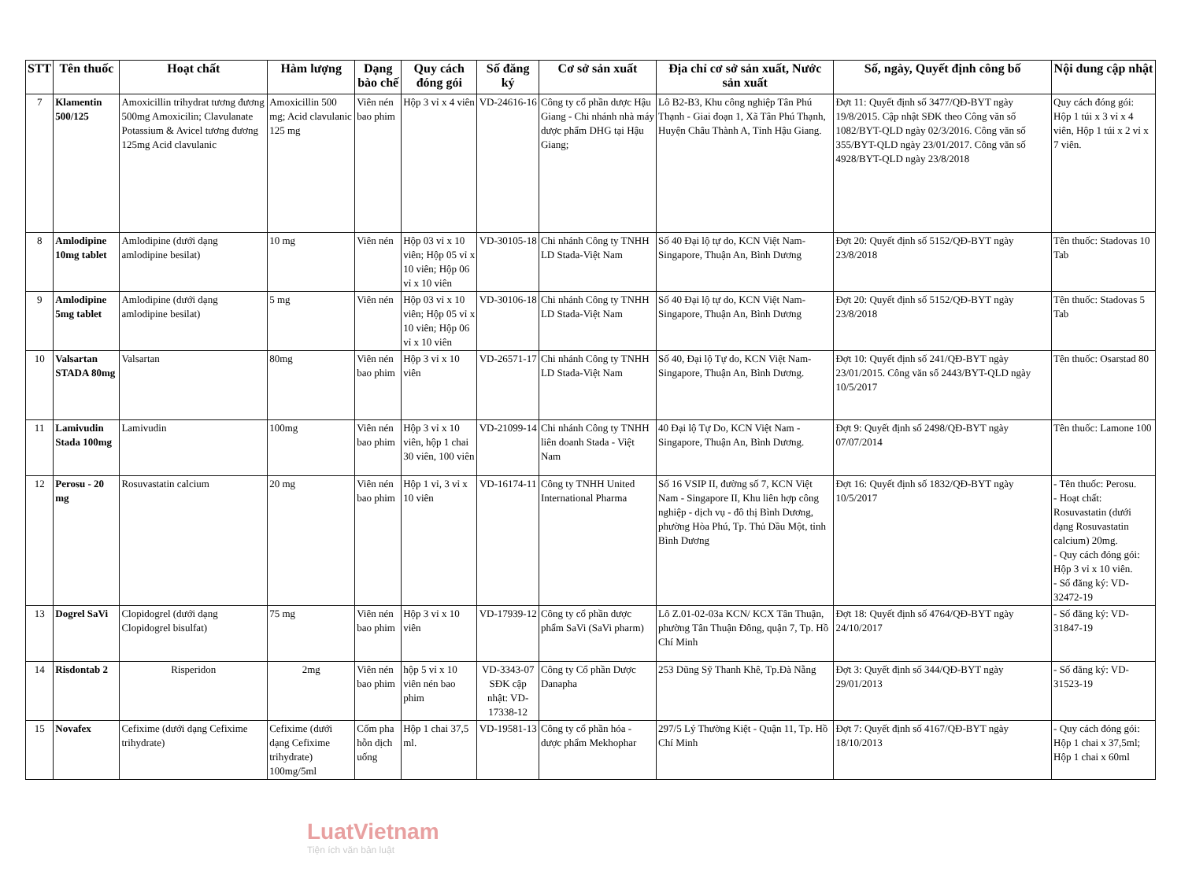| STT | Tên thuốc | Hoạt chất | Hàm lượng | Dạng bào chế | Quy cách đóng gói | Số đăng ký | Cơ sở sản xuất | Địa chỉ cơ sở sản xuất, Nước sản xuất | Số, ngày, Quyết định công bố | Nội dung cập nhật |
| --- | --- | --- | --- | --- | --- | --- | --- | --- | --- | --- |
| 7 | Klamentin 500/125 | Amoxicillin trihydrat tương đương 500mg Amoxicilin; Clavulanate Potassium & Avicel tương đương 125mg Acid clavulanic | Amoxicillin 500 mg; Acid clavulanic 125 mg | Viên nén bao phim | Hộp 3 vỉ x 4 viên | VD-24616-16 | Công ty cổ phần dược Hậu Giang - Chi nhánh nhà máy dược phẩm DHG tại Hậu Giang; | Lô B2-B3, Khu công nghiệp Tân Phú Thạnh - Giai đoạn 1, Xã Tân Phú Thạnh, Huyện Châu Thành A, Tỉnh Hậu Giang. | Đợt 11: Quyết định số 3477/QĐ-BYT ngày 19/8/2015. Cập nhật SĐK theo Công văn số 1082/BYT-QLD ngày 02/3/2016. Công văn số 355/BYT-QLD ngày 23/01/2017. Công văn số 4928/BYT-QLD ngày 23/8/2018 | Quy cách đóng gói: Hộp 1 túi x 3 vỉ x 4 viên, Hộp 1 túi x 2 vỉ x 7 viên. |
| 8 | Amlodipine 10mg tablet | Amlodipine (dưới dạng amlodipine besilat) | 10 mg | Viên nén | Hộp 03 vỉ x 10 viên; Hộp 05 vỉ x 10 viên; Hộp 06 vỉ x 10 viên | VD-30105-18 | Chi nhánh Công ty TNHH LD Stada-Việt Nam | Số 40 Đại lộ tự do, KCN Việt Nam-Singapore, Thuận An, Bình Dương | Đợt 20: Quyết định số 5152/QĐ-BYT ngày 23/8/2018 | Tên thuốc: Stadovas 10 Tab |
| 9 | Amlodipine 5mg tablet | Amlodipine (dưới dạng amlodipine besilat) | 5 mg | Viên nén | Hộp 03 vỉ x 10 viên; Hộp 05 vỉ x 10 viên; Hộp 06 vỉ x 10 viên | VD-30106-18 | Chi nhánh Công ty TNHH LD Stada-Việt Nam | Số 40 Đại lộ tự do, KCN Việt Nam-Singapore, Thuận An, Bình Dương | Đợt 20: Quyết định số 5152/QĐ-BYT ngày 23/8/2018 | Tên thuốc: Stadovas 5 Tab |
| 10 | Valsartan STADA 80mg | Valsartan | 80mg | Viên nén bao phim | Hộp 3 vỉ x 10 viên | VD-26571-17 | Chi nhánh Công ty TNHH LD Stada-Việt Nam | Số 40, Đại lộ Tự do, KCN Việt Nam-Singapore, Thuận An, Bình Dương. | Đợt 10: Quyết định số 241/QĐ-BYT ngày 23/01/2015. Công văn số 2443/BYT-QLD ngày 10/5/2017 | Tên thuốc: Osarstad 80 |
| 11 | Lamivudin Stada 100mg | Lamivudin | 100mg | Viên nén bao phim | Hộp 3 vỉ x 10 viên, hộp 1 chai 30 viên, 100 viên | VD-21099-14 | Chi nhánh Công ty TNHH liên doanh Stada - Việt Nam | 40 Đại lộ Tự Do, KCN Việt Nam - Singapore, Thuận An, Bình Dương. | Đợt 9: Quyết định số 2498/QĐ-BYT ngày 07/07/2014 | Tên thuốc: Lamone 100 |
| 12 | Perosu - 20 mg | Rosuvastatin calcium | 20 mg | Viên nén bao phim | Hộp 1 vỉ, 3 vỉ x 10 viên | VD-16174-11 | Công ty TNHH United International Pharma | Số 16 VSIP II, đường số 7, KCN Việt Nam - Singapore II, Khu liên hợp công nghiệp - dịch vụ - đô thị Bình Dương, phường Hòa Phú, Tp. Thủ Dầu Một, tỉnh Bình Dương | Đợt 16: Quyết định số 1832/QĐ-BYT ngày 10/5/2017 | - Tên thuốc: Perosu. - Hoạt chất: Rosuvastatin (dưới dạng Rosuvastatin calcium) 20mg. - Quy cách đóng gói: Hộp 3 vỉ x 10 viên. - Số đăng ký: VD-32472-19 |
| 13 | Dogrel SaVi | Clopidogrel (dưới dạng Clopidogrel bisulfat) | 75 mg | Viên nén bao phim | Hộp 3 vỉ x 10 viên | VD-17939-12 | Công ty cổ phần dược phẩm SaVi (SaVi pharm) | Lô Z.01-02-03a KCN/ KCX Tân Thuận, phường Tân Thuận Đông, quận 7, Tp. Hồ Chí Minh | Đợt 18: Quyết định số 4764/QĐ-BYT ngày 24/10/2017 | - Số đăng ký: VD-31847-19 |
| 14 | Risdontab 2 | Risperidon | 2mg | Viên nén bao phim | hộp 5 vỉ x 10 viên nén bao phim | VD-3343-07 SĐK cập nhật: VD-17338-12 | Công ty Cổ phần Dược Danapha | 253 Dũng Sỹ Thanh Khê, Tp.Đà Nẵng | Đợt 3: Quyết định số 344/QĐ-BYT ngày 29/01/2013 | - Số đăng ký: VD-31523-19 |
| 15 | Novafex | Cefixime (dưới dạng Cefixime trihydrate) | Cefixime (dưới dạng Cefixime trihydrate) 100mg/5ml | Cốm pha hỗn dịch uống | Hộp 1 chai 37,5 ml. | VD-19581-13 | Công ty cổ phần hóa - dược phẩm Mekhophar | 297/5 Lý Thường Kiệt - Quận 11, Tp. Hồ Chí Minh | Đợt 7: Quyết định số 4167/QĐ-BYT ngày 18/10/2013 | - Quy cách đóng gói: Hộp 1 chai x 37,5ml; Hộp 1 chai x 60ml |
LuatVietnam
Tiện ích văn bản luật